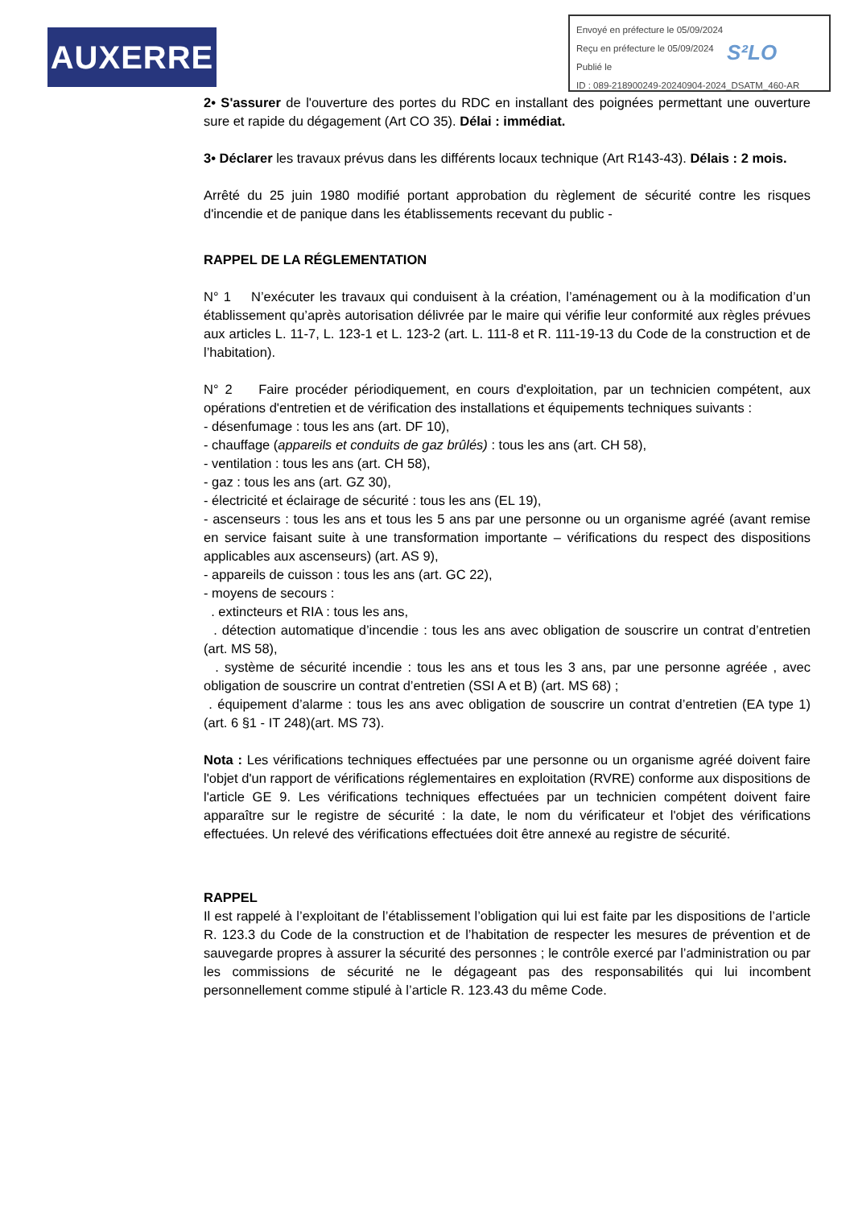AUXERRE
Envoyé en préfecture le 05/09/2024
Reçu en préfecture le 05/09/2024
Publié le
ID : 089-218900249-20240904-2024_DSATM_460-AR
S²LO
2• S'assurer de l'ouverture des portes du RDC en installant des poignées permettant une ouverture sure et rapide du dégagement (Art CO 35). Délai : immédiat.
3• Déclarer les travaux prévus dans les différents locaux technique (Art R143-43). Délais : 2 mois.
Arrêté du 25 juin 1980 modifié portant approbation du règlement de sécurité contre les risques d'incendie et de panique dans les établissements recevant du public -
RAPPEL DE LA RÉGLEMENTATION
N° 1 N’exécuter les travaux qui conduisent à la création, l’aménagement ou à la modification d’un établissement qu’après autorisation délivrée par le maire qui vérifie leur conformité aux règles prévues aux articles L. 11-7, L. 123-1 et L. 123-2 (art. L. 111-8 et R. 111-19-13 du Code de la construction et de l’habitation).
N° 2 Faire procéder périodiquement, en cours d'exploitation, par un technicien compétent, aux opérations d'entretien et de vérification des installations et équipements techniques suivants :
- désenfumage : tous les ans (art. DF 10),
- chauffage (appareils et conduits de gaz brûlés) : tous les ans (art. CH 58),
- ventilation : tous les ans (art. CH 58),
- gaz : tous les ans (art. GZ 30),
- électricité et éclairage de sécurité : tous les ans (EL 19),
- ascenseurs : tous les ans et tous les 5 ans par une personne ou un organisme agréé (avant remise en service faisant suite à une transformation importante – vérifications du respect des dispositions applicables aux ascenseurs) (art. AS 9),
- appareils de cuisson : tous les ans (art. GC 22),
- moyens de secours :
. extincteurs et RIA : tous les ans,
. détection automatique d’incendie : tous les ans avec obligation de souscrire un contrat d’entretien (art. MS 58),
. système de sécurité incendie : tous les ans et tous les 3 ans, par une personne agréée , avec obligation de souscrire un contrat d’entretien (SSI A et B) (art. MS 68) ;
. équipement d’alarme : tous les ans avec obligation de souscrire un contrat d’entretien (EA type 1) (art. 6 §1 - IT 248)(art. MS 73).
Nota : Les vérifications techniques effectuées par une personne ou un organisme agréé doivent faire l'objet d'un rapport de vérifications réglementaires en exploitation (RVRE) conforme aux dispositions de l'article GE 9. Les vérifications techniques effectuées par un technicien compétent doivent faire apparaître sur le registre de sécurité : la date, le nom du vérificateur et l'objet des vérifications effectuées. Un relevé des vérifications effectuées doit être annexé au registre de sécurité.
RAPPEL
Il est rappelé à l’exploitant de l’établissement l’obligation qui lui est faite par les dispositions de l’article R. 123.3 du Code de la construction et de l’habitation de respecter les mesures de prévention et de sauvegarde propres à assurer la sécurité des personnes ; le contrôle exercé par l’administration ou par les commissions de sécurité ne le dégageant pas des responsabilités qui lui incombent personnellement comme stipulé à l’article R. 123.43 du même Code.